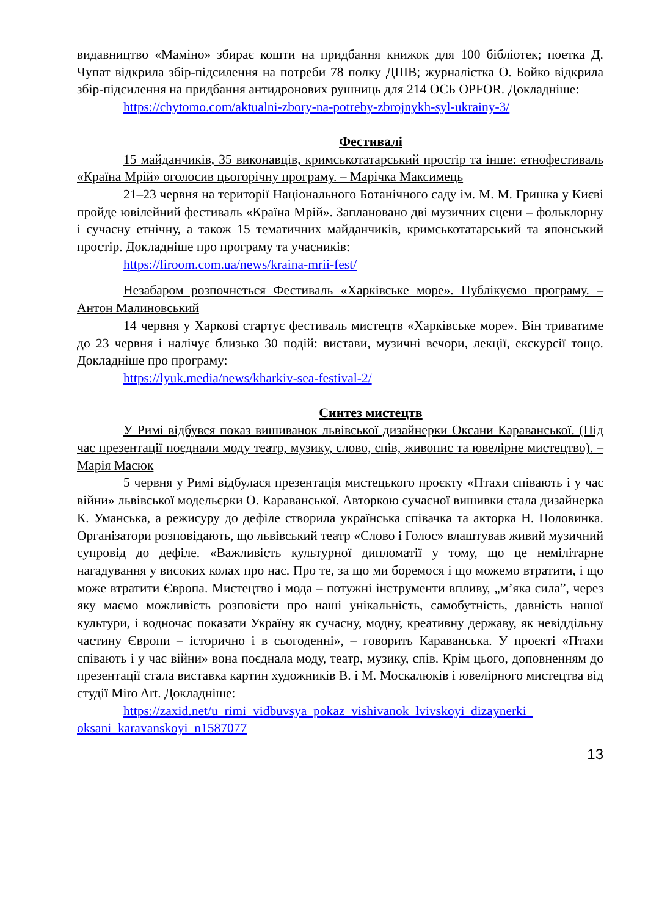видавництво «Маміно» збирає кошти на придбання книжок для 100 бібліотек; поетка Д. Чупат відкрила збір-підсилення на потреби 78 полку ДШВ; журналістка О. Бойко відкрила збір-підсилення на придбання антидронових рушниць для 214 ОСБ OPFOR. Докладніше:
https://chytomo.com/aktualni-zbory-na-potreby-zbrojnykh-syl-ukrainy-3/
Фестивалі
15 майданчиків, 35 виконавців, кримськотатарський простір та інше: етнофестиваль «Країна Мрій» оголосив цьогорічну програму. – Марічка Максимець
21–23 червня на території Національного Ботанічного саду ім. М. М. Гришка у Києві пройде ювілейний фестиваль «Країна Мрій». Заплановано дві музичних сцени – фольклорну і сучасну етнічну, а також 15 тематичних майданчиків, кримськотатарський та японський простір. Докладніше про програму та учасників:
https://liroom.com.ua/news/kraina-mrii-fest/
Незабаром розпочнеться Фестиваль «Харківське море». Публікуємо програму. – Антон Малиновський
14 червня у Харкові стартує фестиваль мистецтв «Харківське море». Він триватиме до 23 червня і налічує близько 30 подій: вистави, музичні вечори, лекції, екскурсії тощо. Докладніше про програму:
https://lyuk.media/news/kharkiv-sea-festival-2/
Синтез мистецтв
У Римі відбувся показ вишиванок львівської дизайнерки Оксани Караванської. (Під час презентації поєднали моду театр, музику, слово, спів, живопис та ювелірне мистецтво). – Марія Масюк
5 червня у Римі відбулася презентація мистецького проєкту «Птахи співають і у час війни» львівської модельєрки О. Караванської. Авторкою сучасної вишивки стала дизайнерка К. Уманська, а режисуру до дефіле створила українська співачка та акторка Н. Половинка. Організатори розповідають, що львівський театр «Слово і Голос» влаштував живий музичний супровід до дефіле. «Важливість культурної дипломатії у тому, що це немілітарне нагадування у високих колах про нас. Про те, за що ми боремося і що можемо втратити, і що може втратити Європа. Мистецтво і мода – потужні інструменти впливу, „м’яка сила”, через яку маємо можливість розповісти про наші унікальність, самобутність, давність нашої культури, і водночас показати Україну як сучасну, модну, креативну державу, як невіддільну частину Європи – історично і в сьогоденні», – говорить Караванська. У проєкті «Птахи співають і у час війни» вона поєднала моду, театр, музику, спів. Крім цього, доповненням до презентації стала виставка картин художників В. і М. Москалюків і ювелірного мистецтва від студії Miro Art. Докладніше:
https://zaxid.net/u_rimi_vidbuvsya_pokaz_vishivanok_lvivskoyi_dizaynerki_ oksani_karavanskoyi_n1587077
13